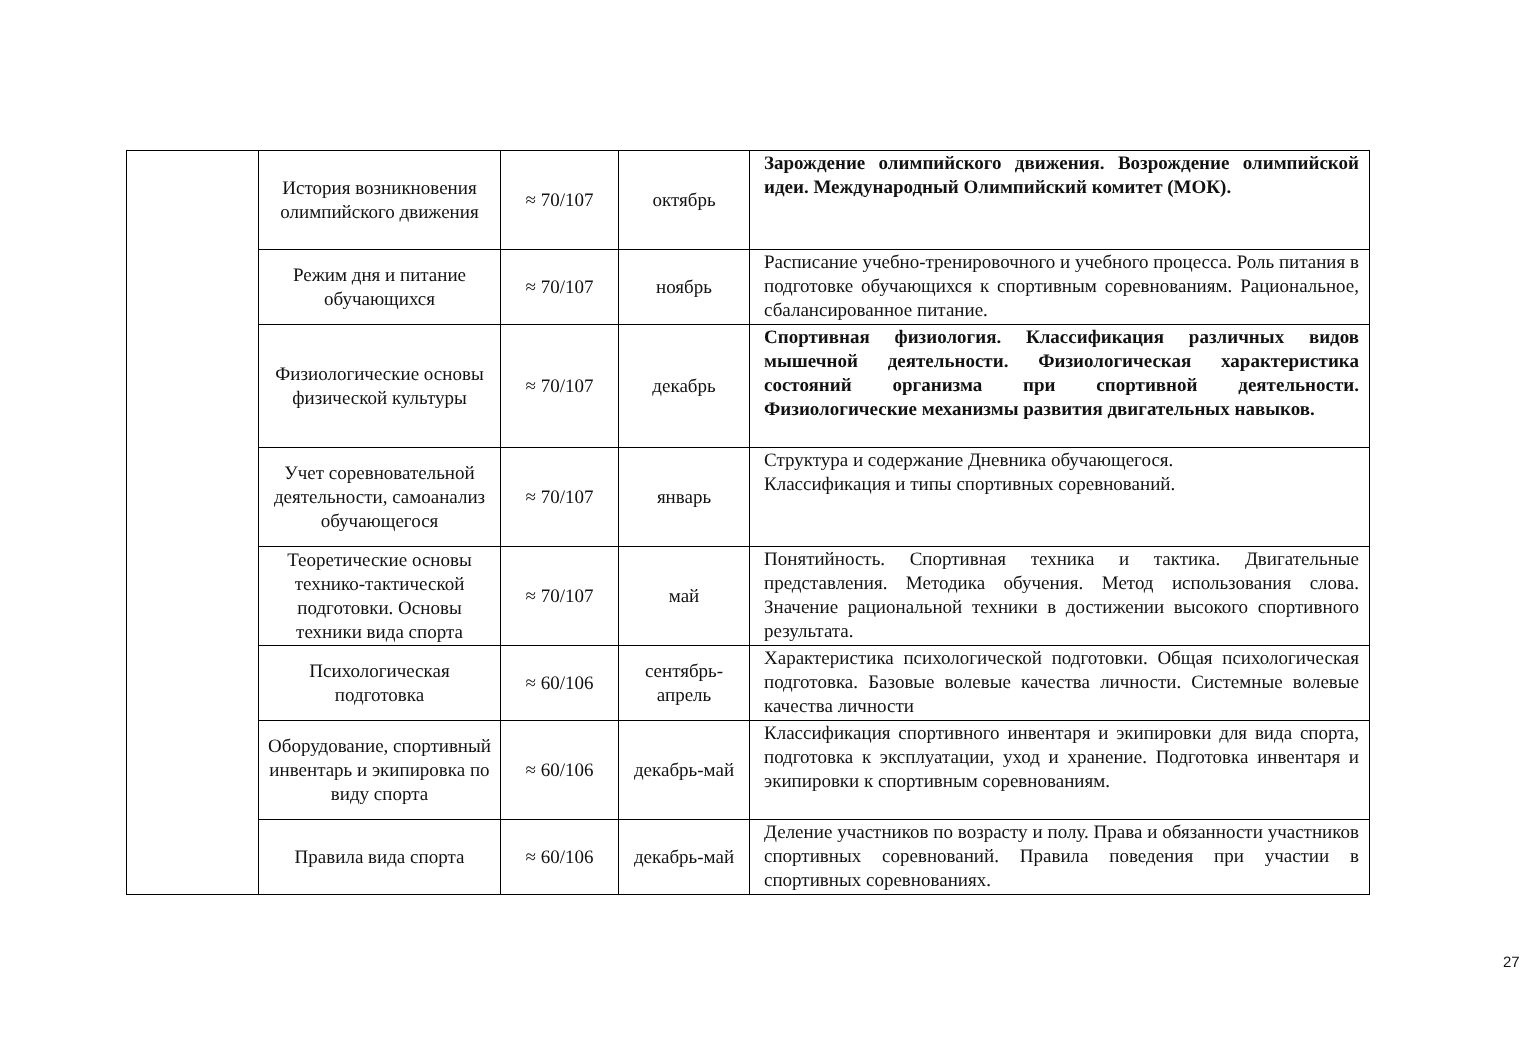| | История возникновения олимпийского движения | ≈ 70/107 | октябрь | Зарождение олимпийского движения. Возрождение олимпийской идеи. Международный Олимпийский комитет (МОК). |
| | Режим дня и питание обучающихся | ≈ 70/107 | ноябрь | Расписание учебно-тренировочного и учебного процесса. Роль питания в подготовке обучающихся к спортивным соревнованиям. Рациональное, сбалансированное питание. |
| | Физиологические основы физической культуры | ≈ 70/107 | декабрь | Спортивная физиология. Классификация различных видов мышечной деятельности. Физиологическая характеристика состояний организма при спортивной деятельности. Физиологические механизмы развития двигательных навыков. |
| | Учет соревновательной деятельности, самоанализ обучающегося | ≈ 70/107 | январь | Структура и содержание Дневника обучающегося. Классификация и типы спортивных соревнований. |
| | Теоретические основы технико-тактической подготовки. Основы техники вида спорта | ≈ 70/107 | май | Понятийность. Спортивная техника и тактика. Двигательные представления. Методика обучения. Метод использования слова. Значение рациональной техники в достижении высокого спортивного результата. |
| | Психологическая подготовка | ≈ 60/106 | сентябрь-апрель | Характеристика психологической подготовки. Общая психологическая подготовка. Базовые волевые качества личности. Системные волевые качества личности |
| | Оборудование, спортивный инвентарь и экипировка по виду спорта | ≈ 60/106 | декабрь-май | Классификация спортивного инвентаря и экипировки для вида спорта, подготовка к эксплуатации, уход и хранение. Подготовка инвентаря и экипировки к спортивным соревнованиям. |
| | Правила вида спорта | ≈ 60/106 | декабрь-май | Деление участников по возрасту и полу. Права и обязанности участников спортивных соревнований. Правила поведения при участии в спортивных соревнованиях. |
27